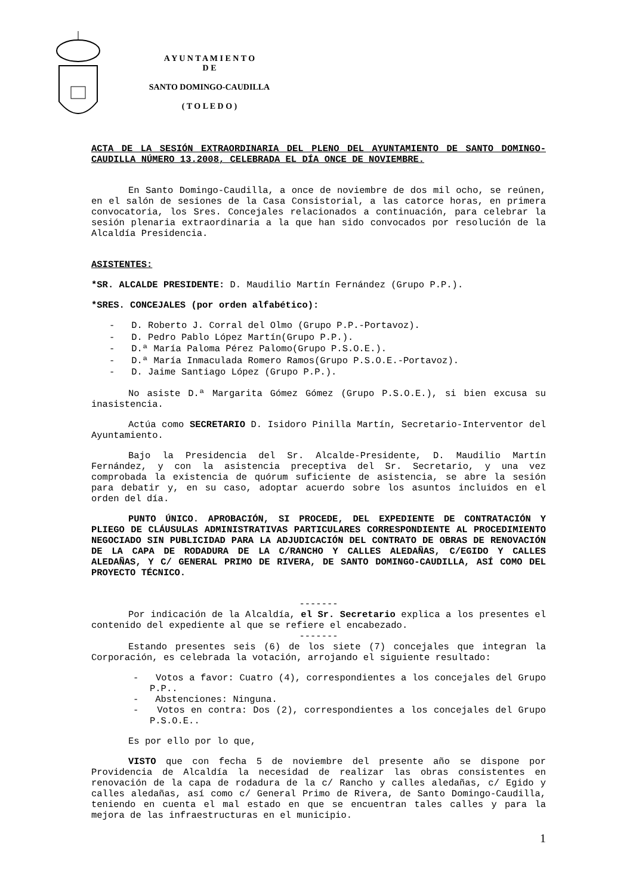A Y U N T A M I E N T O
D E
SANTO DOMINGO-CAUDILLA
( T O L E D O )
ACTA DE LA SESIÓN EXTRAORDINARIA DEL PLENO DEL AYUNTAMIENTO DE SANTO DOMINGO-CAUDILLA NÚMERO 13.2008, CELEBRADA EL DÍA ONCE DE NOVIEMBRE.
En Santo Domingo-Caudilla, a once de noviembre de dos mil ocho, se reúnen, en el salón de sesiones de la Casa Consistorial, a las catorce horas, en primera convocatoria, los Sres. Concejales relacionados a continuación, para celebrar la sesión plenaria extraordinaria a la que han sido convocados por resolución de la Alcaldía Presidencia.
ASISTENTES:
*SR. ALCALDE PRESIDENTE: D. Maudilio Martín Fernández (Grupo P.P.).
*SRES. CONCEJALES (por orden alfabético):
- D. Roberto J. Corral del Olmo (Grupo P.P.-Portavoz).
- D. Pedro Pablo López Martín(Grupo P.P.).
- D.ª María Paloma Pérez Palomo(Grupo P.S.O.E.).
- D.ª María Inmaculada Romero Ramos(Grupo P.S.O.E.-Portavoz).
- D. Jaime Santiago López (Grupo P.P.).
No asiste D.ª Margarita Gómez Gómez (Grupo P.S.O.E.), si bien excusa su inasistencia.
Actúa como SECRETARIO D. Isidoro Pinilla Martín, Secretario-Interventor del Ayuntamiento.
Bajo la Presidencia del Sr. Alcalde-Presidente, D. Maudilio Martín Fernández, y con la asistencia preceptiva del Sr. Secretario, y una vez comprobada la existencia de quórum suficiente de asistencia, se abre la sesión para debatir y, en su caso, adoptar acuerdo sobre los asuntos incluidos en el orden del día.
PUNTO ÚNICO. APROBACIÓN, SI PROCEDE, DEL EXPEDIENTE DE CONTRATACIÓN Y PLIEGO DE CLÁUSULAS ADMINISTRATIVAS PARTICULARES CORRESPONDIENTE AL PROCEDIMIENTO NEGOCIADO SIN PUBLICIDAD PARA LA ADJUDICACIÓN DEL CONTRATO DE OBRAS DE RENOVACIÓN DE LA CAPA DE RODADURA DE LA C/RANCHO Y CALLES ALEDAÑAS, C/EGIDO Y CALLES ALEDAÑAS, Y C/ GENERAL PRIMO DE RIVERA, DE SANTO DOMINGO-CAUDILLA, ASÍ COMO DEL PROYECTO TÉCNICO.
-------
Por indicación de la Alcaldía, el Sr. Secretario explica a los presentes el contenido del expediente al que se refiere el encabezado.
-------
Estando presentes seis (6) de los siete (7) concejales que integran la Corporación, es celebrada la votación, arrojando el siguiente resultado:
- Votos a favor: Cuatro (4), correspondientes a los concejales del Grupo P.P..
- Abstenciones: Ninguna.
- Votos en contra: Dos (2), correspondientes a los concejales del Grupo P.S.O.E..
Es por ello por lo que,
VISTO que con fecha 5 de noviembre del presente año se dispone por Providencia de Alcaldía la necesidad de realizar las obras consistentes en renovación de la capa de rodadura de la c/ Rancho y calles aledañas, c/ Egido y calles aledañas, así como c/ General Primo de Rivera, de Santo Domingo-Caudilla, teniendo en cuenta el mal estado en que se encuentran tales calles y para la mejora de las infraestructuras en el municipio.
1